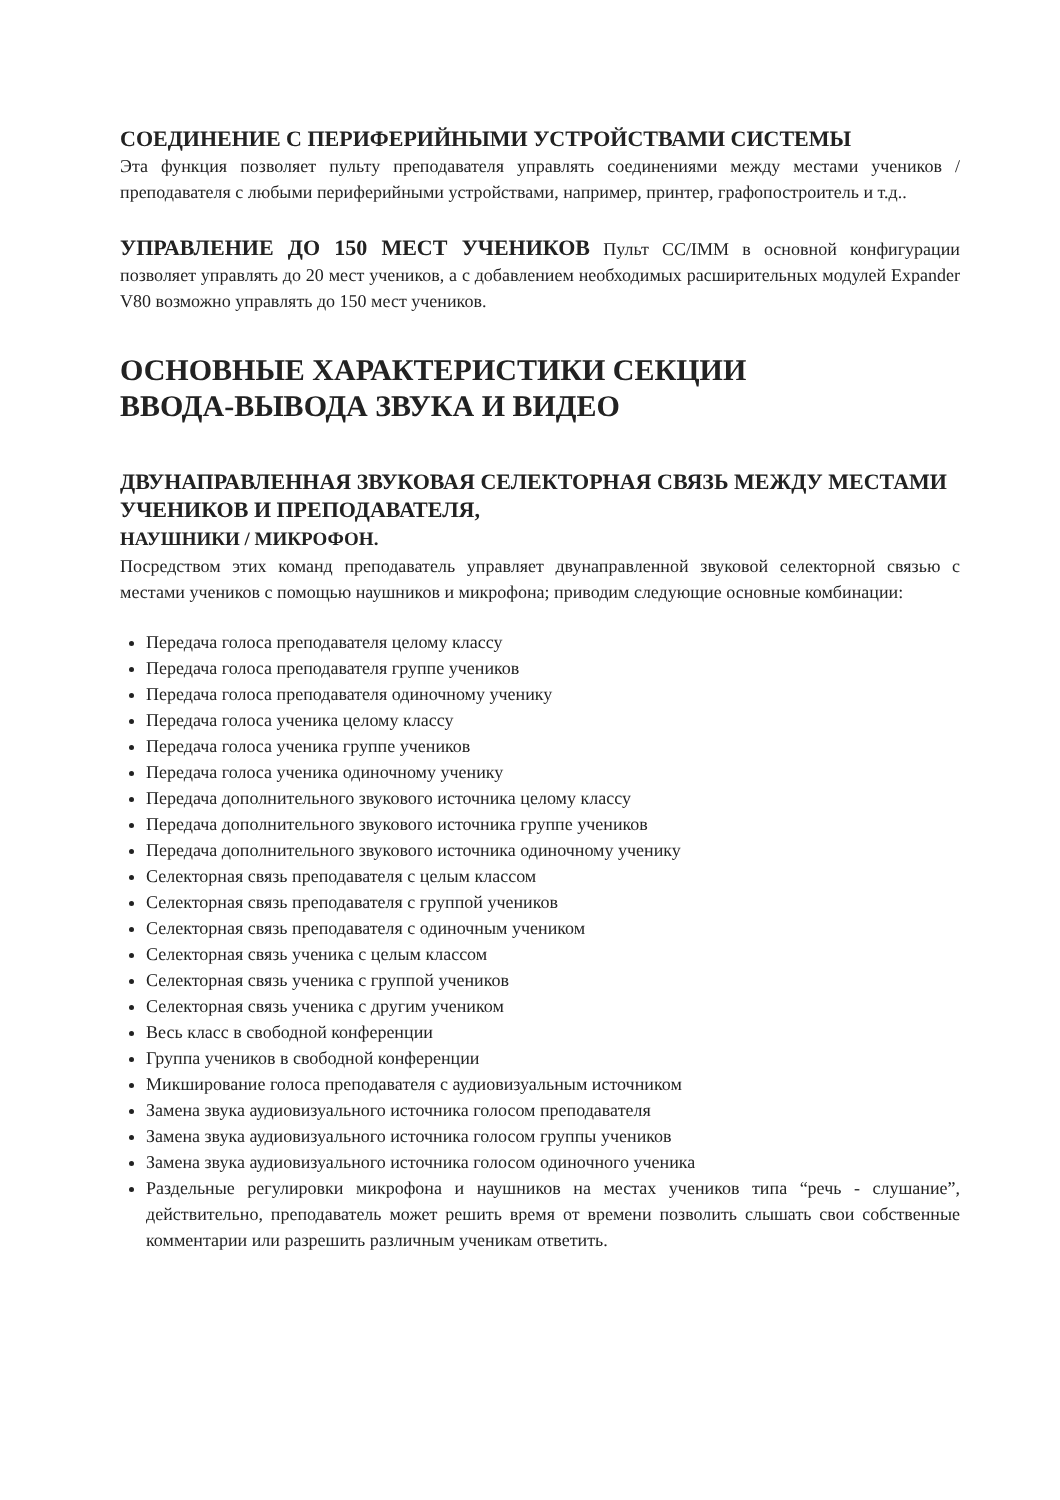СОЕДИНЕНИЕ С ПЕРИФЕРИЙНЫМИ УСТРОЙСТВАМИ СИСТЕМЫ
Эта функция позволяет пульту преподавателя управлять соединениями между местами учеников / преподавателя с любыми периферийными устройствами, например, принтер, графопостроитель и т.д..
УПРАВЛЕНИЕ ДО 150 МЕСТ УЧЕНИКОВ Пульт CC/IMM в основной конфигурации позволяет управлять до 20 мест учеников, а с добавлением необходимых расширительных модулей Expander V80 возможно управлять до 150 мест учеников.
ОСНОВНЫЕ ХАРАКТЕРИСТИКИ СЕКЦИИ
ВВОДА-ВЫВОДА ЗВУКА И ВИДЕО
ДВУНАПРАВЛЕННАЯ ЗВУКОВАЯ СЕЛЕКТОРНАЯ СВЯЗЬ МЕЖДУ МЕСТАМИ УЧЕНИКОВ И ПРЕПОДАВАТЕЛЯ,
НАУШНИКИ / МИКРОФОН.
Посредством этих команд преподаватель управляет двунаправленной звуковой селекторной связью с местами учеников с помощью наушников и микрофона; приводим следующие основные комбинации:
Передача голоса преподавателя целому классу
Передача голоса преподавателя группе учеников
Передача голоса преподавателя одиночному ученику
Передача голоса ученика целому классу
Передача голоса ученика группе учеников
Передача голоса ученика одиночному ученику
Передача дополнительного звукового источника целому классу
Передача дополнительного звукового источника группе учеников
Передача дополнительного звукового источника одиночному ученику
Селекторная связь преподавателя с целым классом
Селекторная связь преподавателя с группой учеников
Селекторная связь преподавателя с одиночным учеником
Селекторная связь ученика с целым классом
Селекторная связь ученика с группой учеников
Селекторная связь ученика с другим учеником
Весь класс в свободной конференции
Группа учеников в свободной конференции
Микширование голоса преподавателя с аудиовизуальным источником
Замена звука аудиовизуального источника голосом преподавателя
Замена звука аудиовизуального источника голосом группы учеников
Замена звука аудиовизуального источника голосом одиночного ученика
Раздельные регулировки микрофона и наушников на местах учеников типа “речь - слушание”, действительно, преподаватель может решить время от времени позволить слышать свои собственные комментарии или разрешить различным ученикам ответить.